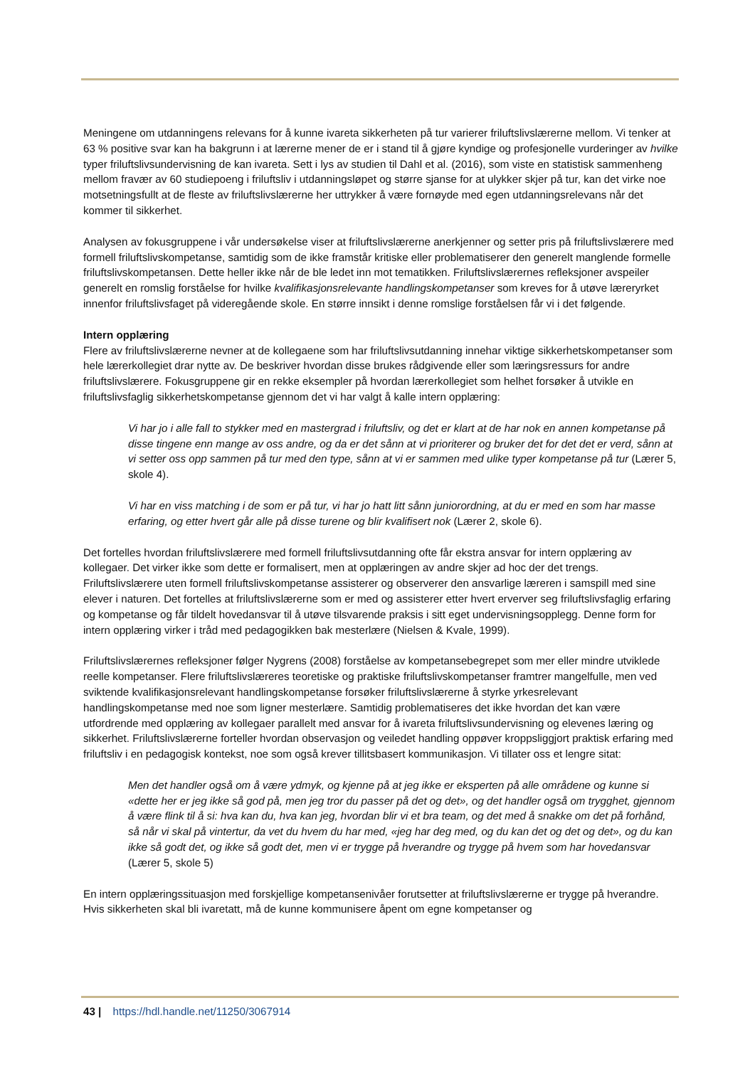Meningene om utdanningens relevans for å kunne ivareta sikkerheten på tur varierer friluftslivslærerne mellom. Vi tenker at 63 % positive svar kan ha bakgrunn i at lærerne mener de er i stand til å gjøre kyndige og profesjonelle vurderinger av hvilke typer friluftslivsundervisning de kan ivareta. Sett i lys av studien til Dahl et al. (2016), som viste en statistisk sammenheng mellom fravær av 60 studiepoeng i friluftsliv i utdanningsløpet og større sjanse for at ulykker skjer på tur, kan det virke noe motsetningsfullt at de fleste av friluftslivslærerne her uttrykker å være fornøyde med egen utdanningsrelevans når det kommer til sikkerhet.
Analysen av fokusgruppene i vår undersøkelse viser at friluftslivslærerne anerkjenner og setter pris på friluftslivslærere med formell friluftslivskompetanse, samtidig som de ikke framstår kritiske eller problematiserer den generelt manglende formelle friluftslivskompetansen. Dette heller ikke når de ble ledet inn mot tematikken. Friluftslivslærernes refleksjoner avspeiler generelt en romslig forståelse for hvilke kvalifikasjonsrelevante handlingskompetanser som kreves for å utøve læreryrket innenfor friluftslivsfaget på videregående skole. En større innsikt i denne romslige forståelsen får vi i det følgende.
Intern opplæring
Flere av friluftslivslærerne nevner at de kollegaene som har friluftslivsutdanning innehar viktige sikkerhetskompetanser som hele lærerkollegiet drar nytte av. De beskriver hvordan disse brukes rådgivende eller som læringsressurs for andre friluftslivslærere. Fokusgruppene gir en rekke eksempler på hvordan lærerkollegiet som helhet forsøker å utvikle en friluftslivsfaglig sikkerhetskompetanse gjennom det vi har valgt å kalle intern opplæring:
Vi har jo i alle fall to stykker med en mastergrad i friluftsliv, og det er klart at de har nok en annen kompetanse på disse tingene enn mange av oss andre, og da er det sånn at vi prioriterer og bruker det for det det er verd, sånn at vi setter oss opp sammen på tur med den type, sånn at vi er sammen med ulike typer kompetanse på tur (Lærer 5, skole 4).
Vi har en viss matching i de som er på tur, vi har jo hatt litt sånn juniorordning, at du er med en som har masse erfaring, og etter hvert går alle på disse turene og blir kvalifisert nok (Lærer 2, skole 6).
Det fortelles hvordan friluftslivslærere med formell friluftslivsutdanning ofte får ekstra ansvar for intern opplæring av kollegaer. Det virker ikke som dette er formalisert, men at opplæringen av andre skjer ad hoc der det trengs. Friluftslivslærere uten formell friluftslivskompetanse assisterer og observerer den ansvarlige læreren i samspill med sine elever i naturen. Det fortelles at friluftslivslærerne som er med og assisterer etter hvert erverver seg friluftslivsfaglig erfaring og kompetanse og får tildelt hovedansvar til å utøve tilsvarende praksis i sitt eget undervisningsopplegg. Denne form for intern opplæring virker i tråd med pedagogikken bak mesterlære (Nielsen & Kvale, 1999).
Friluftslivslærernes refleksjoner følger Nygrens (2008) forståelse av kompetansebegrepet som mer eller mindre utviklede reelle kompetanser. Flere friluftslivslæreres teoretiske og praktiske friluftslivskompetanser framtrer mangelfulle, men ved sviktende kvalifikasjonsrelevant handlingskompetanse forsøker friluftslivslærerne å styrke yrkesrelevant handlingskompetanse med noe som ligner mesterlære. Samtidig problematiseres det ikke hvordan det kan være utfordrende med opplæring av kollegaer parallelt med ansvar for å ivareta friluftslivsundervisning og elevenes læring og sikkerhet. Friluftslivslærerne forteller hvordan observasjon og veiledet handling oppøver kroppsliggjort praktisk erfaring med friluftsliv i en pedagogisk kontekst, noe som også krever tillitsbasert kommunikasjon. Vi tillater oss et lengre sitat:
Men det handler også om å være ydmyk, og kjenne på at jeg ikke er eksperten på alle områdene og kunne si «dette her er jeg ikke så god på, men jeg tror du passer på det og det», og det handler også om trygghet, gjennom å være flink til å si: hva kan du, hva kan jeg, hvordan blir vi et bra team, og det med å snakke om det på forhånd, så når vi skal på vintertur, da vet du hvem du har med, «jeg har deg med, og du kan det og det og det», og du kan ikke så godt det, og ikke så godt det, men vi er trygge på hverandre og trygge på hvem som har hovedansvar (Lærer 5, skole 5)
En intern opplæringssituasjon med forskjellige kompetansenivåer forutsetter at friluftslivslærerne er trygge på hverandre. Hvis sikkerheten skal bli ivaretatt, må de kunne kommunisere åpent om egne kompetanser og
43 | https://hdl.handle.net/11250/3067914